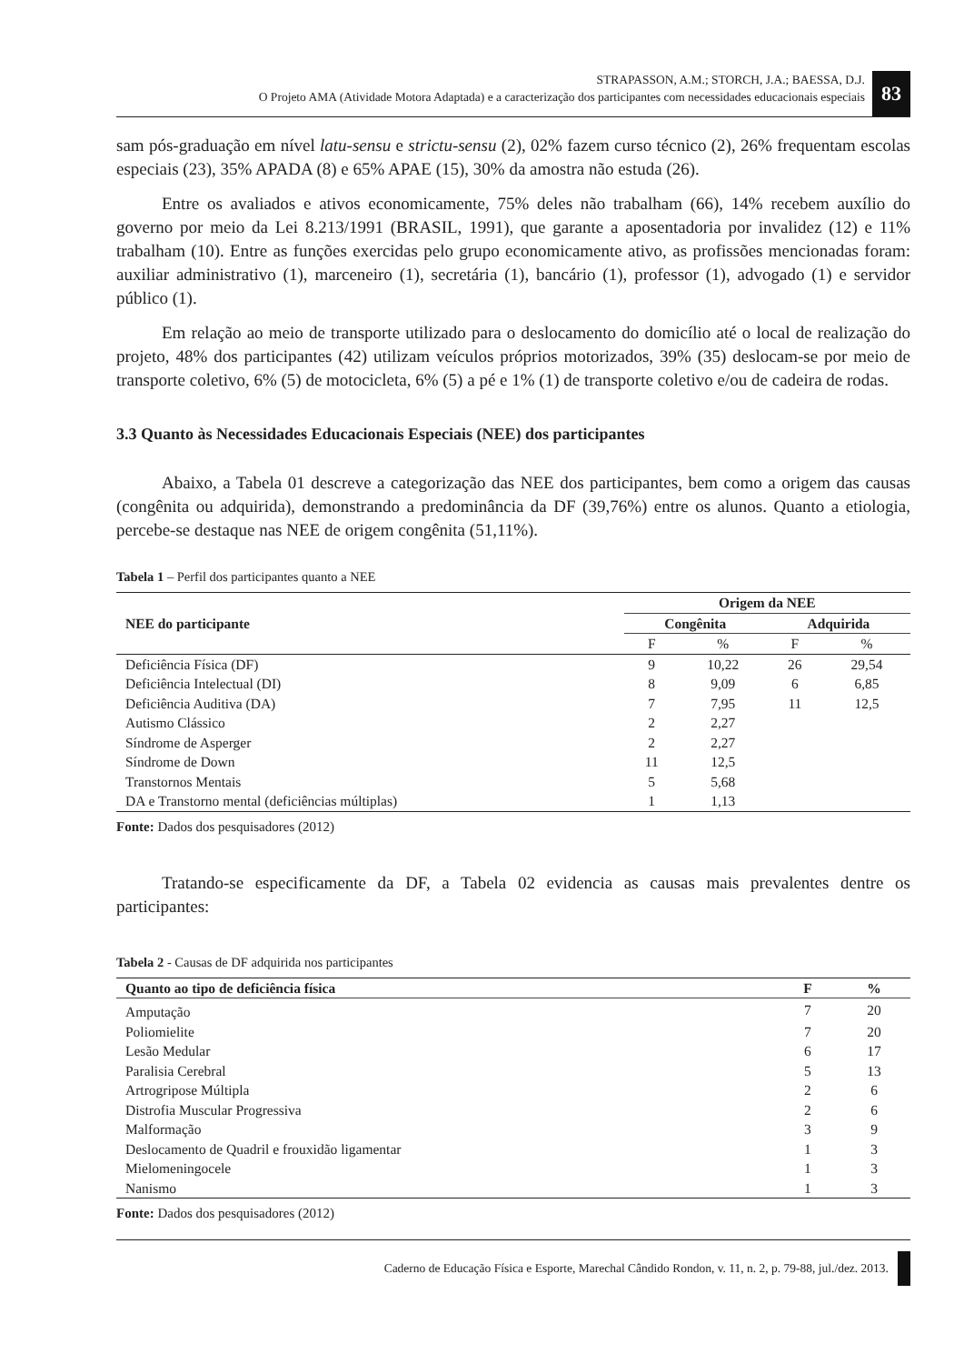STRAPASSON, A.M.; STORCH, J.A.; BAESSA, D.J.
O Projeto AMA (Atividade Motora Adaptada) e a caracterização dos participantes com necessidades educacionais especiais
83
sam pós-graduação em nível latu-sensu e strictu-sensu (2), 02% fazem curso técnico (2), 26% frequentam escolas especiais (23), 35% APADA (8) e 65% APAE (15), 30% da amostra não estuda (26).
Entre os avaliados e ativos economicamente, 75% deles não trabalham (66), 14% recebem auxílio do governo por meio da Lei 8.213/1991 (BRASIL, 1991), que garante a aposentadoria por invalidez (12) e 11% trabalham (10). Entre as funções exercidas pelo grupo economicamente ativo, as profissões mencionadas foram: auxiliar administrativo (1), marceneiro (1), secretária (1), bancário (1), professor (1), advogado (1) e servidor público (1).
Em relação ao meio de transporte utilizado para o deslocamento do domicílio até o local de realização do projeto, 48% dos participantes (42) utilizam veículos próprios motorizados, 39% (35) deslocam-se por meio de transporte coletivo, 6% (5) de motocicleta, 6% (5) a pé e 1% (1) de transporte coletivo e/ou de cadeira de rodas.
3.3 Quanto às Necessidades Educacionais Especiais (NEE) dos participantes
Abaixo, a Tabela 01 descreve a categorização das NEE dos participantes, bem como a origem das causas (congênita ou adquirida), demonstrando a predominância da DF (39,76%) entre os alunos. Quanto a etiologia, percebe-se destaque nas NEE de origem congênita (51,11%).
Tabela 1 – Perfil dos participantes quanto a NEE
| NEE do participante | Origem da NEE | | | |
| --- | --- | --- | --- | --- |
| | Congênita | | Adquirida | |
| | F | % | F | % |
| Deficiência Física (DF) | 9 | 10,22 | 26 | 29,54 |
| Deficiência Intelectual (DI) | 8 | 9,09 | 6 | 6,85 |
| Deficiência Auditiva (DA) | 7 | 7,95 | 11 | 12,5 |
| Autismo Clássico | 2 | 2,27 | | |
| Síndrome de Asperger | 2 | 2,27 | | |
| Síndrome de Down | 11 | 12,5 | | |
| Transtornos Mentais | 5 | 5,68 | | |
| DA e Transtorno mental (deficiências múltiplas) | 1 | 1,13 | | |
Fonte: Dados dos pesquisadores (2012)
Tratando-se especificamente da DF, a Tabela 02 evidencia as causas mais prevalentes dentre os participantes:
Tabela 2 - Causas de DF adquirida nos participantes
| Quanto ao tipo de deficiência física | F | % |
| --- | --- | --- |
| Amputação | 7 | 20 |
| Poliomielite | 7 | 20 |
| Lesão Medular | 6 | 17 |
| Paralisia Cerebral | 5 | 13 |
| Artrogripose Múltipla | 2 | 6 |
| Distrofia Muscular Progressiva | 2 | 6 |
| Malformação | 3 | 9 |
| Deslocamento de Quadril e frouxidão ligamentar | 1 | 3 |
| Mielomeningocele | 1 | 3 |
| Nanismo | 1 | 3 |
Fonte: Dados dos pesquisadores (2012)
Caderno de Educação Física e Esporte, Marechal Cândido Rondon, v. 11, n. 2, p. 79-88, jul./dez. 2013.